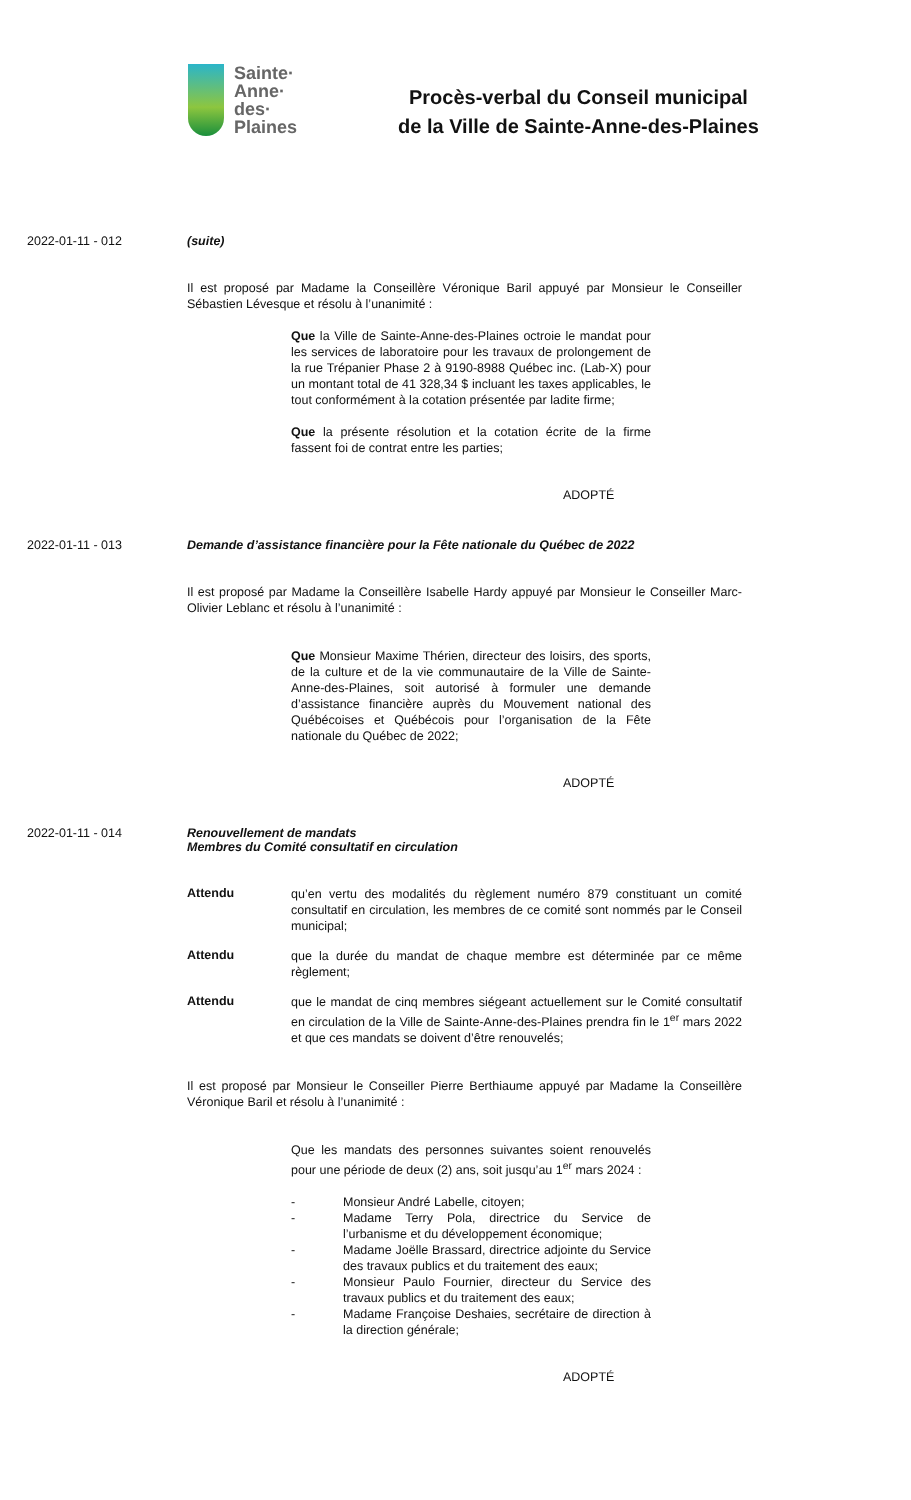Sainte·
Anne·
des·
Plaines
Procès-verbal du Conseil municipal
de la Ville de Sainte-Anne-des-Plaines
2022-01-11 - 012 (suite)
Il est proposé par Madame la Conseillère Véronique Baril appuyé par Monsieur le Conseiller Sébastien Lévesque et résolu à l’unanimité :
Que la Ville de Sainte-Anne-des-Plaines octroie le mandat pour les services de laboratoire pour les travaux de prolongement de la rue Trépanier Phase 2 à 9190-8988 Québec inc. (Lab-X) pour un montant total de 41 328,34 $ incluant les taxes applicables, le tout conformément à la cotation présentée par ladite firme;
Que la présente résolution et la cotation écrite de la firme fassent foi de contrat entre les parties;
ADOPTÉ
2022-01-11 - 013 Demande d’assistance financière pour la Fête nationale du Québec de 2022
Il est proposé par Madame la Conseillère Isabelle Hardy appuyé par Monsieur le Conseiller Marc-Olivier Leblanc et résolu à l’unanimité :
Que Monsieur Maxime Thérien, directeur des loisirs, des sports, de la culture et de la vie communautaire de la Ville de Sainte-Anne-des-Plaines, soit autorisé à formuler une demande d’assistance financière auprès du Mouvement national des Québécoises et Québécois pour l’organisation de la Fête nationale du Québec de 2022;
ADOPTÉ
2022-01-11 - 014 Renouvellement de mandats
Membres du Comité consultatif en circulation
Attendu
qu’en vertu des modalités du règlement numéro 879 constituant un comité consultatif en circulation, les membres de ce comité sont nommés par le Conseil municipal;
Attendu
que la durée du mandat de chaque membre est déterminée par ce même règlement;
Attendu
que le mandat de cinq membres siégeant actuellement sur le Comité consultatif en circulation de la Ville de Sainte-Anne-des-Plaines prendra fin le 1<sup>er</sup> mars 2022 et que ces mandats se doivent d’être renouvelés;
Il est proposé par Monsieur le Conseiller Pierre Berthiaume appuyé par Madame la Conseillère Véronique Baril et résolu à l’unanimité :
Que les mandats des personnes suivantes soient renouvelés pour une période de deux (2) ans, soit jusqu’au 1<sup>er</sup> mars 2024 :
-
Monsieur André Labelle, citoyen;
-
Madame Terry Pola, directrice du Service de l’urbanisme et du développement économique;
-
Madame Joëlle Brassard, directrice adjointe du Service des travaux publics et du traitement des eaux;
-
Monsieur Paulo Fournier, directeur du Service des travaux publics et du traitement des eaux;
-
Madame Françoise Deshaies, secrétaire de direction à la direction générale;
ADOPTÉ